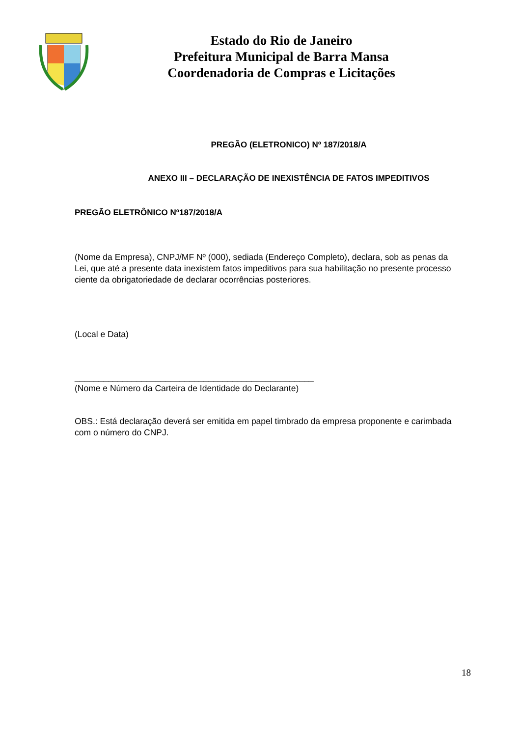Estado do Rio de Janeiro
Prefeitura Municipal de Barra Mansa
Coordenadoria de Compras e Licitações
PREGÃO (ELETRONICO) Nº 187/2018/A
ANEXO III – DECLARAÇÃO DE INEXISTÊNCIA DE FATOS IMPEDITIVOS
PREGÃO ELETRÔNICO Nº187/2018/A
(Nome da Empresa), CNPJ/MF Nº (000), sediada (Endereço Completo), declara, sob as penas da Lei, que até a presente data inexistem fatos impeditivos para sua habilitação no presente processo ciente da obrigatoriedade de declarar ocorrências posteriores.
(Local e Data)
__________________________________________________
(Nome e Número da Carteira de Identidade do Declarante)
OBS.: Está declaração deverá ser emitida em papel timbrado da empresa proponente e carimbada com o número do CNPJ.
18